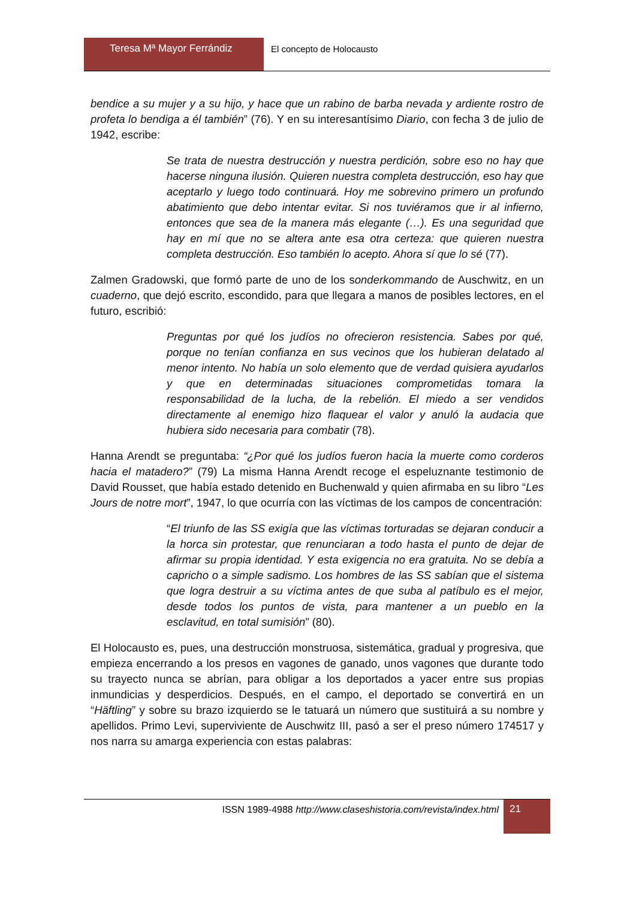Teresa Mª Mayor Ferrándiz El concepto de Holocausto
bendice a su mujer y a su hijo, y hace que un rabino de barba nevada y ardiente rostro de profeta lo bendiga a él también” (76). Y en su interesantísimo Diario, con fecha 3 de julio de 1942, escribe:
Se trata de nuestra destrucción y nuestra perdición, sobre eso no hay que hacerse ninguna ilusión. Quieren nuestra completa destrucción, eso hay que aceptarlo y luego todo continuará. Hoy me sobrevino primero un profundo abatimiento que debo intentar evitar. Si nos tuviéramos que ir al infierno, entonces que sea de la manera más elegante (…). Es una seguridad que hay en mí que no se altera ante esa otra certeza: que quieren nuestra completa destrucción. Eso también lo acepto. Ahora sí que lo sé (77).
Zalmen Gradowski, que formó parte de uno de los sonderkommando de Auschwitz, en un cuaderno, que dejó escrito, escondido, para que llegara a manos de posibles lectores, en el futuro, escribió:
Preguntas por qué los judíos no ofrecieron resistencia. Sabes por qué, porque no tenían confianza en sus vecinos que los hubieran delatado al menor intento. No había un solo elemento que de verdad quisiera ayudarlos y que en determinadas situaciones comprometidas tomara la responsabilidad de la lucha, de la rebelión. El miedo a ser vendidos directamente al enemigo hizo flaquear el valor y anuló la audacia que hubiera sido necesaria para combatir (78).
Hanna Arendt se preguntaba: “¿Por qué los judíos fueron hacia la muerte como corderos hacia el matadero?” (79) La misma Hanna Arendt recoge el espeluznante testimonio de David Rousset, que había estado detenido en Buchenwald y quien afirmaba en su libro “Les Jours de notre mort”, 1947, lo que ocurría con las víctimas de los campos de concentración:
“El triunfo de las SS exigía que las víctimas torturadas se dejaran conducir a la horca sin protestar, que renunciaran a todo hasta el punto de dejar de afirmar su propia identidad. Y esta exigencia no era gratuita. No se debía a capricho o a simple sadismo. Los hombres de las SS sabían que el sistema que logra destruir a su víctima antes de que suba al patíbulo es el mejor, desde todos los puntos de vista, para mantener a un pueblo en la esclavitud, en total sumisión” (80).
El Holocausto es, pues, una destrucción monstruosa, sistemática, gradual y progresiva, que empieza encerrando a los presos en vagones de ganado, unos vagones que durante todo su trayecto nunca se abrían, para obligar a los deportados a yacer entre sus propias inmundicias y desperdicios. Después, en el campo, el deportado se convertirá en un “Häftling” y sobre su brazo izquierdo se le tatuará un número que sustituirá a su nombre y apellidos. Primo Levi, superviviente de Auschwitz III, pasó a ser el preso número 174517 y nos narra su amarga experiencia con estas palabras:
ISSN 1989-4988 http://www.claseshistoria.com/revista/index.html
21